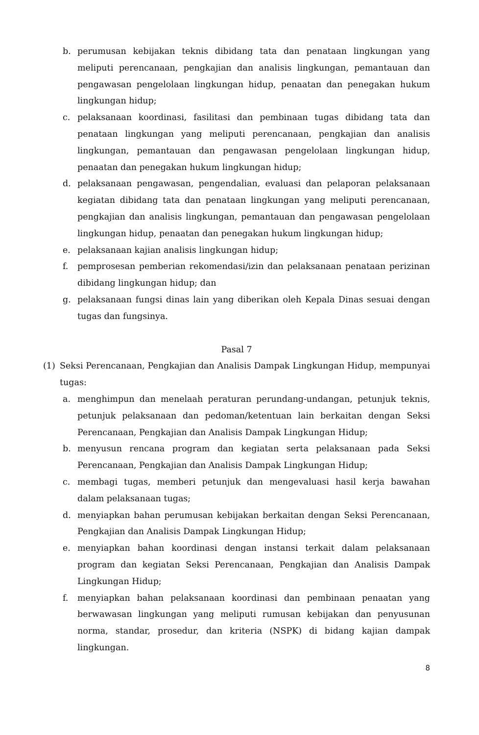b. perumusan kebijakan teknis dibidang tata dan penataan lingkungan yang meliputi perencanaan, pengkajian dan analisis lingkungan, pemantauan dan pengawasan pengelolaan lingkungan hidup, penaatan dan penegakan hukum lingkungan hidup;
c. pelaksanaan koordinasi, fasilitasi dan pembinaan tugas dibidang tata dan penataan lingkungan yang meliputi perencanaan, pengkajian dan analisis lingkungan, pemantauan dan pengawasan pengelolaan lingkungan hidup, penaatan dan penegakan hukum lingkungan hidup;
d. pelaksanaan pengawasan, pengendalian, evaluasi dan pelaporan pelaksanaan kegiatan dibidang tata dan penataan lingkungan yang meliputi perencanaan, pengkajian dan analisis lingkungan, pemantauan dan pengawasan pengelolaan lingkungan hidup, penaatan dan penegakan hukum lingkungan hidup;
e. pelaksanaan kajian analisis lingkungan hidup;
f. pemprosesan pemberian rekomendasi/izin dan pelaksanaan penataan perizinan dibidang lingkungan hidup; dan
g. pelaksanaan fungsi dinas lain yang diberikan oleh Kepala Dinas sesuai dengan tugas dan fungsinya.
Pasal 7
(1) Seksi Perencanaan, Pengkajian dan Analisis Dampak Lingkungan Hidup, mempunyai tugas:
a. menghimpun dan menelaah peraturan perundang-undangan, petunjuk teknis, petunjuk pelaksanaan dan pedoman/ketentuan lain berkaitan dengan Seksi Perencanaan, Pengkajian dan Analisis Dampak Lingkungan Hidup;
b. menyusun rencana program dan kegiatan serta pelaksanaan pada Seksi Perencanaan, Pengkajian dan Analisis Dampak Lingkungan Hidup;
c. membagi tugas, memberi petunjuk dan mengevaluasi hasil kerja bawahan dalam pelaksanaan tugas;
d. menyiapkan bahan perumusan kebijakan berkaitan dengan Seksi Perencanaan, Pengkajian dan Analisis Dampak Lingkungan Hidup;
e. menyiapkan bahan koordinasi dengan instansi terkait dalam pelaksanaan program dan kegiatan Seksi Perencanaan, Pengkajian dan Analisis Dampak Lingkungan Hidup;
f. menyiapkan bahan pelaksanaan koordinasi dan pembinaan penaatan yang berwawasan lingkungan yang meliputi rumusan kebijakan dan penyusunan norma, standar, prosedur, dan kriteria (NSPK) di bidang kajian dampak lingkungan.
8